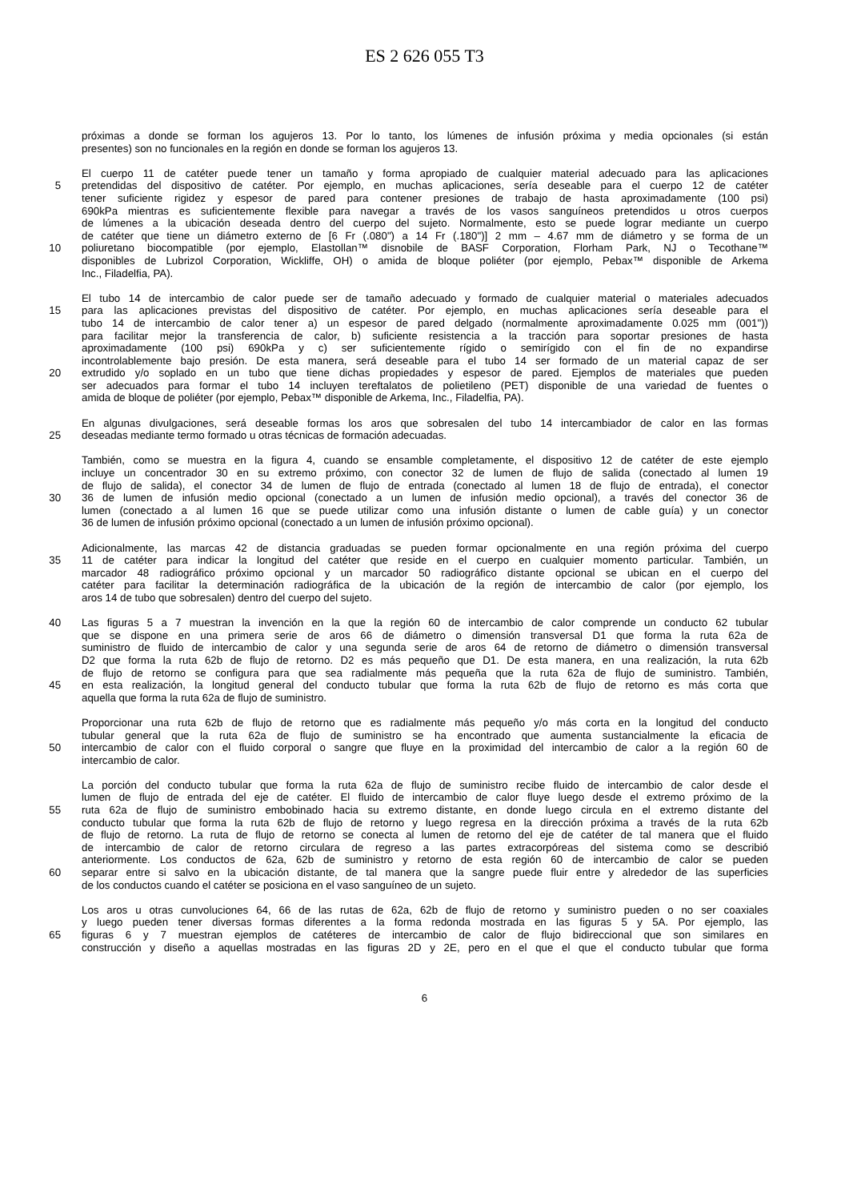ES 2 626 055 T3
próximas a donde se forman los agujeros 13. Por lo tanto, los lúmenes de infusión próxima y media opcionales (si están
presentes) son no funcionales en la región en donde se forman los agujeros 13.
El cuerpo 11 de catéter puede tener un tamaño y forma apropiado de cualquier material adecuado para las aplicaciones
5 pretendidas del dispositivo de catéter. Por ejemplo, en muchas aplicaciones, sería deseable para el cuerpo 12 de catéter
tener suficiente rigidez y espesor de pared para contener presiones de trabajo de hasta aproximadamente (100 psi)
690kPa mientras es suficientemente flexible para navegar a través de los vasos sanguíneos pretendidos u otros cuerpos
de lúmenes a la ubicación deseada dentro del cuerpo del sujeto. Normalmente, esto se puede lograr mediante un cuerpo
de catéter que tiene un diámetro externo de [6 Fr (.080") a 14 Fr (.180")] 2 mm – 4.67 mm de diámetro y se forma de un
10 poliuretano biocompatible (por ejemplo, Elastollan™ disnobile de BASF Corporation, Florham Park, NJ o Tecothane™
disponibles de Lubrizol Corporation, Wickliffe, OH) o amida de bloque poliéter (por ejemplo, Pebax™ disponible de Arkema
Inc., Filadelfia, PA).
El tubo 14 de intercambio de calor puede ser de tamaño adecuado y formado de cualquier material o materiales adecuados
15 para las aplicaciones previstas del dispositivo de catéter. Por ejemplo, en muchas aplicaciones sería deseable para el
tubo 14 de intercambio de calor tener a) un espesor de pared delgado (normalmente aproximadamente 0.025 mm (001"))
para facilitar mejor la transferencia de calor, b) suficiente resistencia a la tracción para soportar presiones de hasta
aproximadamente (100 psi) 690kPa y c) ser suficientemente rígido o semirígido con el fin de no expandirse
incontrolablemente bajo presión. De esta manera, será deseable para el tubo 14 ser formado de un material capaz de ser
20 extrudido y/o soplado en un tubo que tiene dichas propiedades y espesor de pared. Ejemplos de materiales que pueden
ser adecuados para formar el tubo 14 incluyen tereftalatos de polietileno (PET) disponible de una variedad de fuentes o
amida de bloque de poliéter (por ejemplo, Pebax™ disponible de Arkema, Inc., Filadelfia, PA).
En algunas divulgaciones, será deseable formas los aros que sobresalen del tubo 14 intercambiador de calor en las formas
25 deseadas mediante termo formado u otras técnicas de formación adecuadas.
También, como se muestra en la figura 4, cuando se ensamble completamente, el dispositivo 12 de catéter de este ejemplo
incluye un concentrador 30 en su extremo próximo, con conector 32 de lumen de flujo de salida (conectado al lumen 19
de flujo de salida), el conector 34 de lumen de flujo de entrada (conectado al lumen 18 de flujo de entrada), el conector
30 36 de lumen de infusión medio opcional (conectado a un lumen de infusión medio opcional), a través del conector 36 de
lumen (conectado a al lumen 16 que se puede utilizar como una infusión distante o lumen de cable guía) y un conector
36 de lumen de infusión próximo opcional (conectado a un lumen de infusión próximo opcional).
Adicionalmente, las marcas 42 de distancia graduadas se pueden formar opcionalmente en una región próxima del cuerpo
35 11 de catéter para indicar la longitud del catéter que reside en el cuerpo en cualquier momento particular. También, un
marcador 48 radiográfico próximo opcional y un marcador 50 radiográfico distante opcional se ubican en el cuerpo del
catéter para facilitar la determinación radiográfica de la ubicación de la región de intercambio de calor (por ejemplo, los
aros 14 de tubo que sobresalen) dentro del cuerpo del sujeto.
40 Las figuras 5 a 7 muestran la invención en la que la región 60 de intercambio de calor comprende un conducto 62 tubular
que se dispone en una primera serie de aros 66 de diámetro o dimensión transversal D1 que forma la ruta 62a de
suministro de fluido de intercambio de calor y una segunda serie de aros 64 de retorno de diámetro o dimensión transversal
D2 que forma la ruta 62b de flujo de retorno. D2 es más pequeño que D1. De esta manera, en una realización, la ruta 62b
de flujo de retorno se configura para que sea radialmente más pequeña que la ruta 62a de flujo de suministro. También,
45 en esta realización, la longitud general del conducto tubular que forma la ruta 62b de flujo de retorno es más corta que
aquella que forma la ruta 62a de flujo de suministro.
Proporcionar una ruta 62b de flujo de retorno que es radialmente más pequeño y/o más corta en la longitud del conducto
tubular general que la ruta 62a de flujo de suministro se ha encontrado que aumenta sustancialmente la eficacia de
50 intercambio de calor con el fluido corporal o sangre que fluye en la proximidad del intercambio de calor a la región 60 de
intercambio de calor.
La porción del conducto tubular que forma la ruta 62a de flujo de suministro recibe fluido de intercambio de calor desde el
lumen de flujo de entrada del eje de catéter. El fluido de intercambio de calor fluye luego desde el extremo próximo de la
55 ruta 62a de flujo de suministro embobinado hacia su extremo distante, en donde luego circula en el extremo distante del
conducto tubular que forma la ruta 62b de flujo de retorno y luego regresa en la dirección próxima a través de la ruta 62b
de flujo de retorno. La ruta de flujo de retorno se conecta al lumen de retorno del eje de catéter de tal manera que el fluido
de intercambio de calor de retorno circulara de regreso a las partes extracorpóreas del sistema como se describió
anteriormente. Los conductos de 62a, 62b de suministro y retorno de esta región 60 de intercambio de calor se pueden
60 separar entre si salvo en la ubicación distante, de tal manera que la sangre puede fluir entre y alrededor de las superficies
de los conductos cuando el catéter se posiciona en el vaso sanguíneo de un sujeto.
Los aros u otras cunvoluciones 64, 66 de las rutas de 62a, 62b de flujo de retorno y suministro pueden o no ser coaxiales
y luego pueden tener diversas formas diferentes a la forma redonda mostrada en las figuras 5 y 5A. Por ejemplo, las
65 figuras 6 y 7 muestran ejemplos de catéteres de intercambio de calor de flujo bidireccional que son similares en
construcción y diseño a aquellas mostradas en las figuras 2D y 2E, pero en el que el que el conducto tubular que forma
6